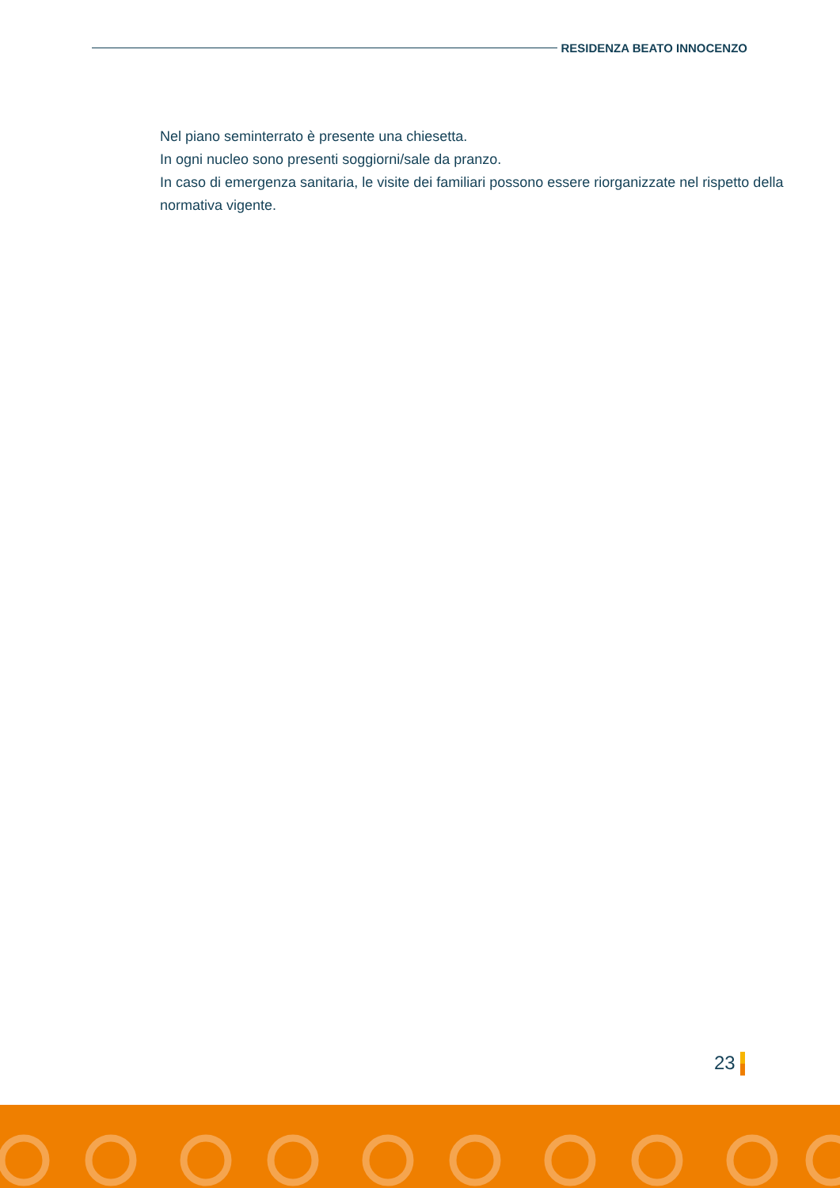RESIDENZA BEATO INNOCENZO
Nel piano seminterrato è presente una chiesetta.
In ogni nucleo sono presenti soggiorni/sale da pranzo.
In caso di emergenza sanitaria, le visite dei familiari possono essere riorganizzate nel rispetto della normativa vigente.
23